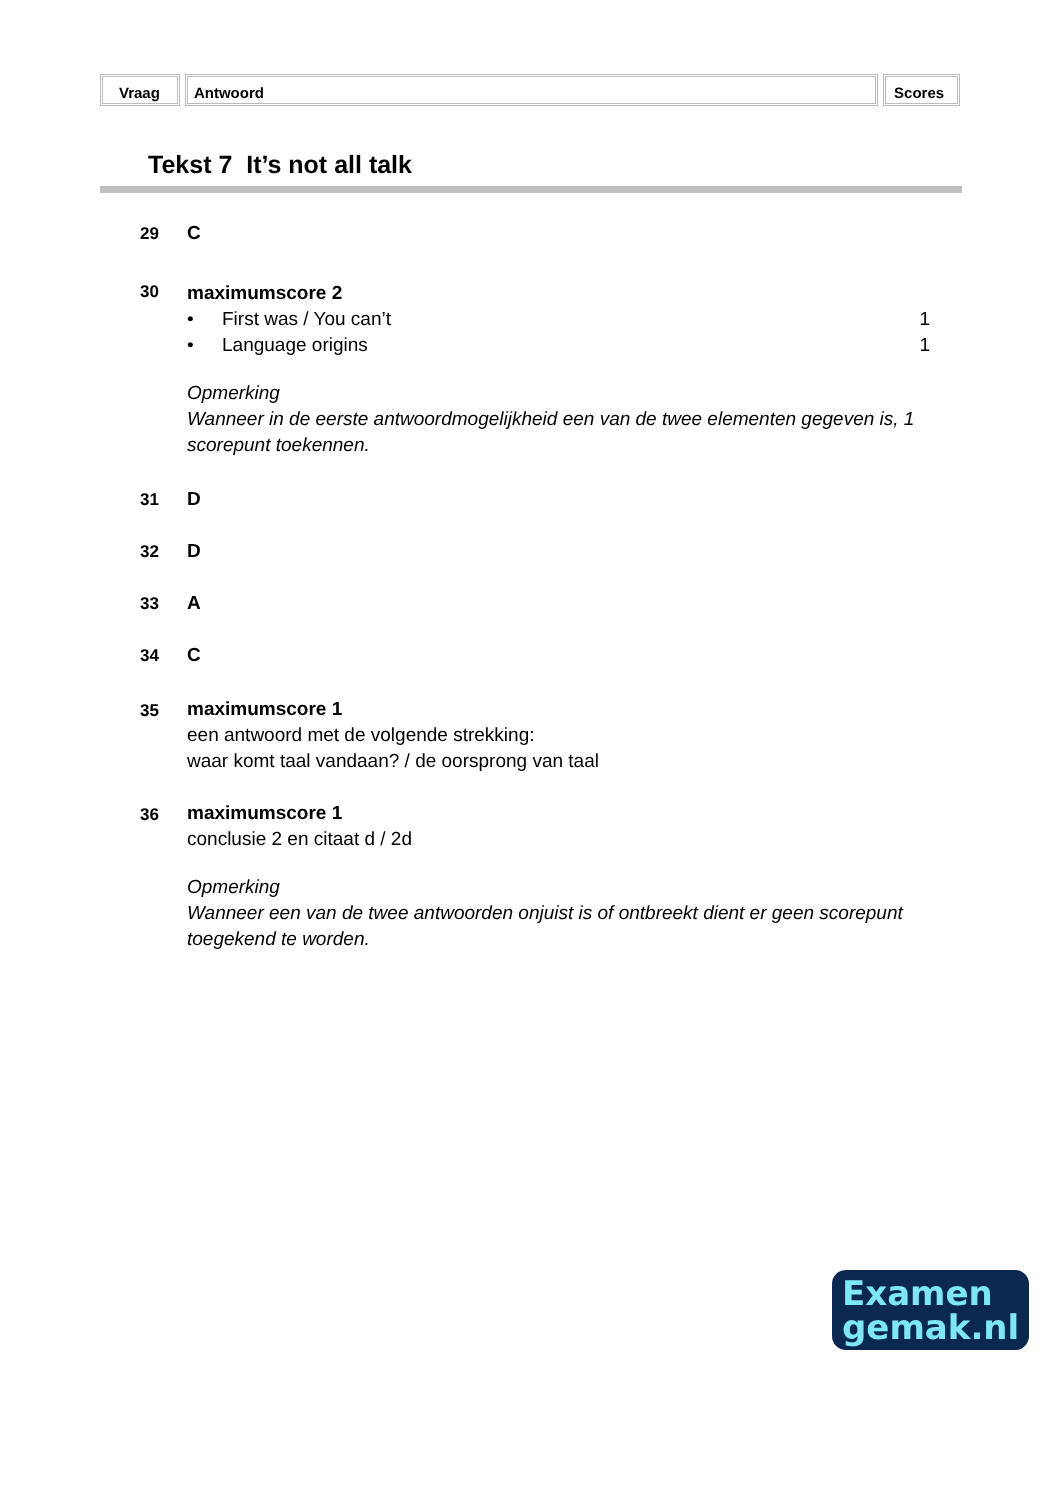Vraag Antwoord Scores
Tekst 7 It’s not all talk
29 C
30
maximumscore 2
• First was / You can’t 1
• Language origins 1
Opmerking
Wanneer in de eerste antwoordmogelijkheid een van de twee elementen gegeven is, 1 scorepunt toekennen.
31 D
32 D
33 A
34 C
35 maximumscore 1
een antwoord met de volgende strekking:
waar komt taal vandaan? / de oorsprong van taal
36 maximumscore 1
conclusie 2 en citaat d / 2d
Opmerking
Wanneer een van de twee antwoorden onjuist is of ontbreekt dient er geen scorepunt toegekend te worden.
Examen
gemak.nl